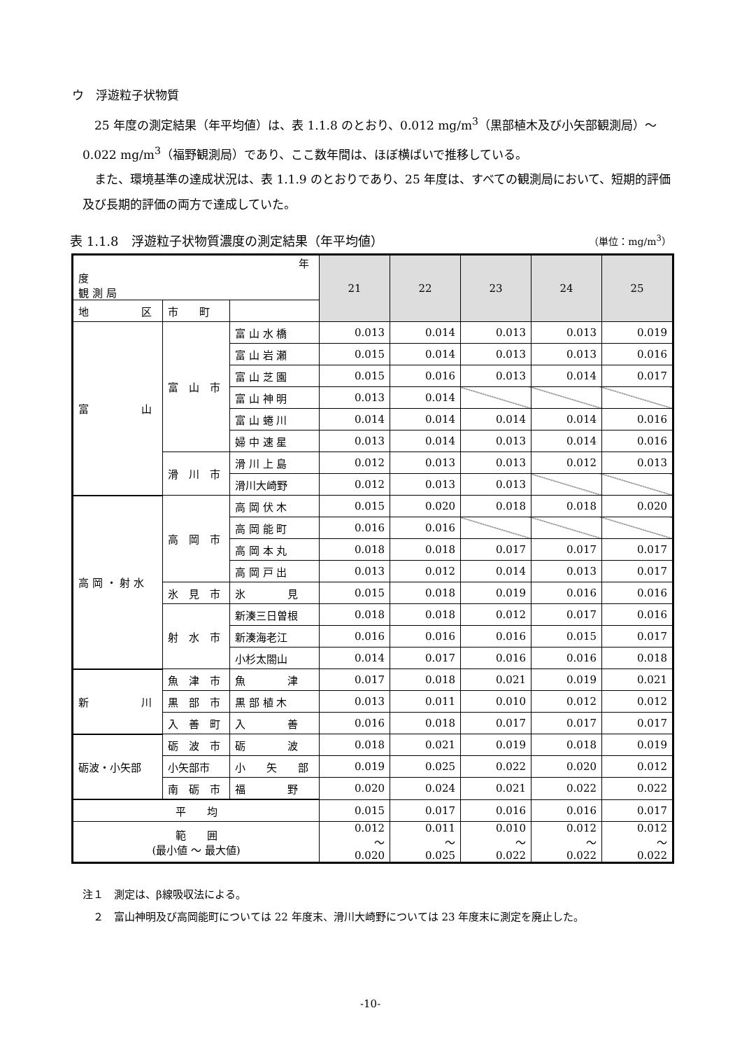ウ　浮遊粒子状物質
　25 年度の測定結果（年平均値）は、表 1.1.8 のとおり、0.012 mg/m<sup>3</sup>（黒部植木及び小矢部観測局）～0.022 mg/m<sup>3</sup>（福野観測局）であり、ここ数年間は、ほぼ横ばいで推移している。
　また、環境基準の達成状況は、表 1.1.9 のとおりであり、25 年度は、すべての観測局において、短期的評価及び長期的評価の両方で達成していた。
表 1.1.8　浮遊粒子状物質濃度の測定結果（年平均値） （単位：mg/m<sup>3</sup>）
| 年 度 観 測 局 | | | 21 | 22 | 23 | 24 | 25 |
| --- | --- | --- | --- | --- | --- | --- | --- |
| 地 区 | 市 町 | | | | | | |
| 富 山 | 富 山 市 | 富 山 水 橋 | 0.013 | 0.014 | 0.013 | 0.013 | 0.019 |
| | | 富 山 岩 瀬 | 0.015 | 0.014 | 0.013 | 0.013 | 0.016 |
| | | 富 山 芝 園 | 0.015 | 0.016 | 0.013 | 0.014 | 0.017 |
| | | 富 山 神 明 | 0.013 | 0.014 | | | |
| | | 富 山 蜷 川 | 0.014 | 0.014 | 0.014 | 0.014 | 0.016 |
| | | 婦 中 速 星 | 0.013 | 0.014 | 0.013 | 0.014 | 0.016 |
| | 滑 川 市 | 滑 川 上 島 | 0.012 | 0.013 | 0.013 | 0.012 | 0.013 |
| | | 滑川大崎野 | 0.012 | 0.013 | 0.013 | | |
| 高 岡 ・ 射 水 | 高 岡 市 | 高 岡 伏 木 | 0.015 | 0.020 | 0.018 | 0.018 | 0.020 |
| | | 高 岡 能 町 | 0.016 | 0.016 | | | |
| | | 高 岡 本 丸 | 0.018 | 0.018 | 0.017 | 0.017 | 0.017 |
| | | 高 岡 戸 出 | 0.013 | 0.012 | 0.014 | 0.013 | 0.017 |
| | 氷 見 市 | 氷 見 | 0.015 | 0.018 | 0.019 | 0.016 | 0.016 |
| | 射 水 市 | 新湊三日曽根 | 0.018 | 0.018 | 0.012 | 0.017 | 0.016 |
| | | 新湊海老江 | 0.016 | 0.016 | 0.016 | 0.015 | 0.017 |
| | | 小杉太閤山 | 0.014 | 0.017 | 0.016 | 0.016 | 0.018 |
| 新 川 | 魚 津 市 | 魚 津 | 0.017 | 0.018 | 0.021 | 0.019 | 0.021 |
| | 黒 部 市 | 黒 部 植 木 | 0.013 | 0.011 | 0.010 | 0.012 | 0.012 |
| | 入 善 町 | 入 善 | 0.016 | 0.018 | 0.017 | 0.017 | 0.017 |
| 砺波・小矢部 | 砺 波 市 | 砺 波 | 0.018 | 0.021 | 0.019 | 0.018 | 0.019 |
| | 小矢部市 | 小 矢 部 | 0.019 | 0.025 | 0.022 | 0.020 | 0.012 |
| | 南 砺 市 | 福 野 | 0.020 | 0.024 | 0.021 | 0.022 | 0.022 |
| 平 均 | | | 0.015 | 0.017 | 0.016 | 0.016 | 0.017 |
| 範 囲 (最小値 ～ 最大値) | | | 0.012 ～ 0.020 | 0.011 ～ 0.025 | 0.010 ～ 0.022 | 0.012 ～ 0.022 | 0.012 ～ 0.022 |
注１　測定は、β線吸収法による。
　２　富山神明及び高岡能町については 22 年度末、滑川大崎野については 23 年度末に測定を廃止した。
-10-